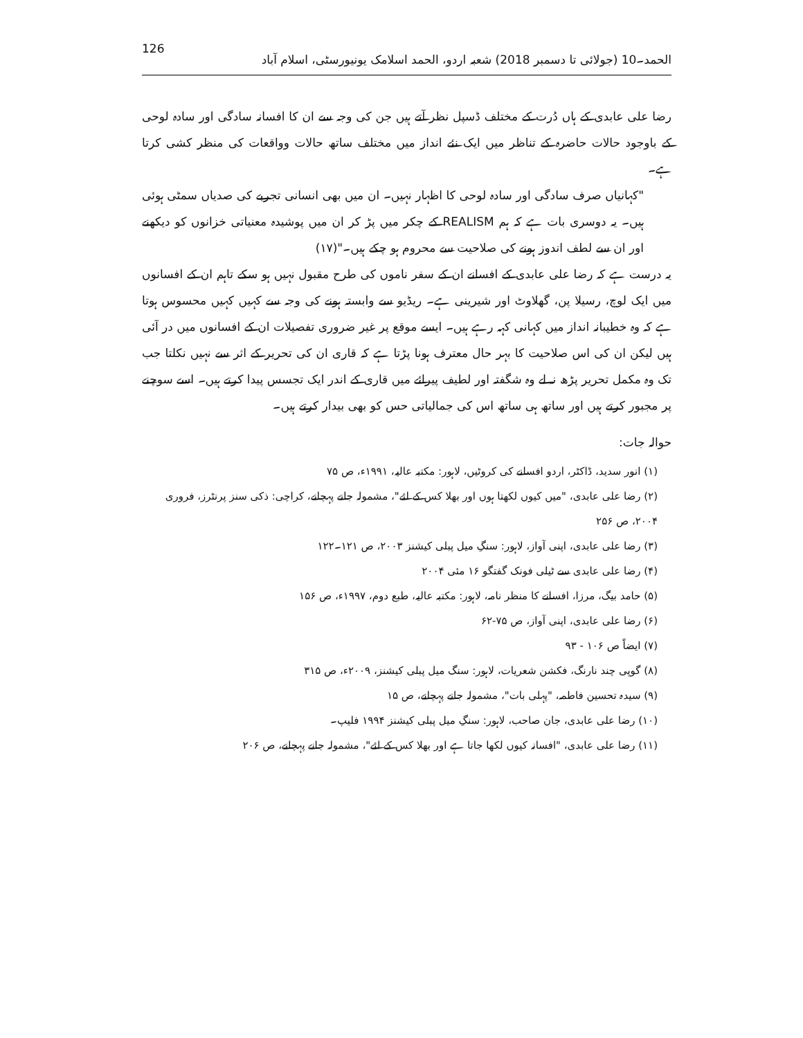الحمد۔10 (جولائی تا دسمبر 2018) شعبہ اردو، الحمد اسلامک یونیورسٹی، اسلام آباد 126
رضا علی عابدی کے ہاں دُرت کے مختلف ڈسپل نظر آتے ہیں جن کی وجہ سے ان کا افسانہ سادگی اور سادہ لوحی کے باوجود حالات حاضرہ کے تناظر میں ایک نئے انداز میں مختلف ساتھ حالات وواقعات کی منظر کشی کرتا ہے۔
"کہانیاں صرف سادگی اور سادہ لوحی کا اظہار نہیں۔ ان میں بھی انسانی تجربے کی صدیاں سمٹی ہوئی ہیں۔ یہ دوسری بات ہے کہ ہم REALISM کے چکر میں پڑ کر ان میں پوشیدہ معنیاتی خزانوں کو دیکھنے اور ان سے لطف اندوز ہونے کی صلاحیت سے محروم ہو چکے ہیں۔"(۱۷)
یہ درست ہے کہ رضا علی عابدی کے افسانے ان کے سفر ناموں کی طرح مقبول نہیں ہو سکے تاہم ان کے افسانوں میں ایک لوچ، رسیلا پن، گھلاوٹ اور شیرینی ہے۔ ریڈیو سے وابستہ ہونے کی وجہ سے کہیں کہیں محسوس ہوتا ہے کہ وہ خطیبانہ انداز میں کہانی کہہ رہے ہیں۔ ایسے موقع پر غیر ضروری تفصیلات ان کے افسانوں میں در آئی ہیں لیکن ان کی اس صلاحیت کا بہر حال معترف ہونا پڑتا ہے کہ قاری ان کی تحریر کے اثر سے نہیں نکلتا جب تک وہ مکمل تحریر پڑھ نہ لے وہ شگفتہ اور لطیف پیرائے میں قاری کے اندر ایک تجسس پیدا کرتے ہیں۔ اسے سوچنے پر مجبور کرتے ہیں اور ساتھ ہی ساتھ اس کی جمالیاتی حس کو بھی بیدار کرتے ہیں۔
حوالہ جات:
(۱) انور سدید، ڈاکٹر، اردو افسانے کی کروٹیں، لاہور: مکتبہ عالیہ، ۱۹۹۱ء، ص ۷۵
(۲) رضا علی عابدی، "میں کیوں لکھتا ہوں اور بھلا کس کے لئے"، مشمولہ جانے پہچانے، کراچی: ذکی سنز پرنٹرز، فروری ۲۰۰۴، ص ۲۵۶
(۳) رضا علی عابدی، اپنی آواز، لاہور: سنگِ میل پبلی کیشنز ۲۰۰۳، ص ۱۲۱۔۱۲۲
(۴) رضا علی عابدی سے ٹیلی فونک گفتگو ۱۶ مئی ۲۰۰۴
(۵) حامد بیگ، مرزا، افسانے کا منظر نامہ، لاہور: مکتبہ عالیہ، طبع دوم، ۱۹۹۷ء، ص ۱۵۶
(۶) رضا علی عابدی، اپنی آواز، ص ۷۵-۶۲
(۷) ایضاً ص ۱۰۶ - ۹۳
(۸) گوپی چند نارنگ، فکشن شعریات، لاہور: سنگ میل پبلی کیشنز، ۲۰۰۹ء، ص ۳۱۵
(۹) سیدہ تحسین فاطمہ، "پہلی بات"، مشمولہ جانے پہچانے، ص ۱۵
(۱۰) رضا علی عابدی، جان صاحب، لاہور: سنگِ میل پبلی کیشنز ۱۹۹۴ فلیپ۔
(۱۱) رضا علی عابدی، "افسانہ کیوں لکھا جاتا ہے اور بھلا کس کے لئے"، مشمولہ جانے پہچانے، ص ۲۰۶